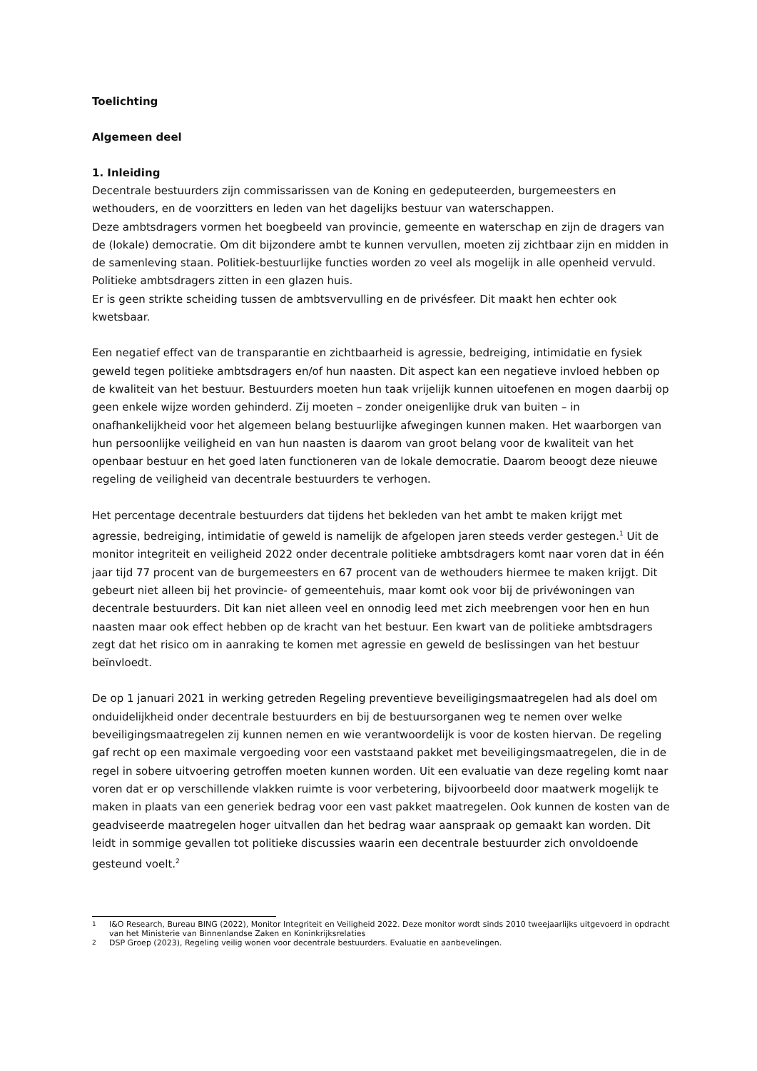Toelichting
Algemeen deel
1. Inleiding
Decentrale bestuurders zijn commissarissen van de Koning en gedeputeerden, burgemeesters en wethouders, en de voorzitters en leden van het dagelijks bestuur van waterschappen.
Deze ambtsdragers vormen het boegbeeld van provincie, gemeente en waterschap en zijn de dragers van de (lokale) democratie. Om dit bijzondere ambt te kunnen vervullen, moeten zij zichtbaar zijn en midden in de samenleving staan. Politiek-bestuurlijke functies worden zo veel als mogelijk in alle openheid vervuld. Politieke ambtsdragers zitten in een glazen huis.
Er is geen strikte scheiding tussen de ambtsvervulling en de privésfeer. Dit maakt hen echter ook kwetsbaar.
Een negatief effect van de transparantie en zichtbaarheid is agressie, bedreiging, intimidatie en fysiek geweld tegen politieke ambtsdragers en/of hun naasten. Dit aspect kan een negatieve invloed hebben op de kwaliteit van het bestuur. Bestuurders moeten hun taak vrijelijk kunnen uitoefenen en mogen daarbij op geen enkele wijze worden gehinderd. Zij moeten – zonder oneigenlijke druk van buiten – in onafhankelijkheid voor het algemeen belang bestuurlijke afwegingen kunnen maken. Het waarborgen van hun persoonlijke veiligheid en van hun naasten is daarom van groot belang voor de kwaliteit van het openbaar bestuur en het goed laten functioneren van de lokale democratie. Daarom beoogt deze nieuwe regeling de veiligheid van decentrale bestuurders te verhogen.
Het percentage decentrale bestuurders dat tijdens het bekleden van het ambt te maken krijgt met agressie, bedreiging, intimidatie of geweld is namelijk de afgelopen jaren steeds verder gestegen.<sup>1</sup> Uit de monitor integriteit en veiligheid 2022 onder decentrale politieke ambtsdragers komt naar voren dat in één jaar tijd 77 procent van de burgemeesters en 67 procent van de wethouders hiermee te maken krijgt. Dit gebeurt niet alleen bij het provincie- of gemeentehuis, maar komt ook voor bij de privéwoningen van decentrale bestuurders. Dit kan niet alleen veel en onnodig leed met zich meebrengen voor hen en hun naasten maar ook effect hebben op de kracht van het bestuur. Een kwart van de politieke ambtsdragers zegt dat het risico om in aanraking te komen met agressie en geweld de beslissingen van het bestuur beïnvloedt.
De op 1 januari 2021 in werking getreden Regeling preventieve beveiligingsmaatregelen had als doel om onduidelijkheid onder decentrale bestuurders en bij de bestuursorganen weg te nemen over welke beveiligingsmaatregelen zij kunnen nemen en wie verantwoordelijk is voor de kosten hiervan. De regeling gaf recht op een maximale vergoeding voor een vaststaand pakket met beveiligingsmaatregelen, die in de regel in sobere uitvoering getroffen moeten kunnen worden. Uit een evaluatie van deze regeling komt naar voren dat er op verschillende vlakken ruimte is voor verbetering, bijvoorbeeld door maatwerk mogelijk te maken in plaats van een generiek bedrag voor een vast pakket maatregelen. Ook kunnen de kosten van de geadviseerde maatregelen hoger uitvallen dan het bedrag waar aanspraak op gemaakt kan worden. Dit leidt in sommige gevallen tot politieke discussies waarin een decentrale bestuurder zich onvoldoende gesteund voelt.<sup>2</sup>
<sup>1</sup> I&O Research, Bureau BING (2022), Monitor Integriteit en Veiligheid 2022. Deze monitor wordt sinds 2010 tweejaarlijks uitgevoerd in opdracht van het Ministerie van Binnenlandse Zaken en Koninkrijksrelaties
<sup>2</sup> DSP Groep (2023), Regeling veilig wonen voor decentrale bestuurders. Evaluatie en aanbevelingen.